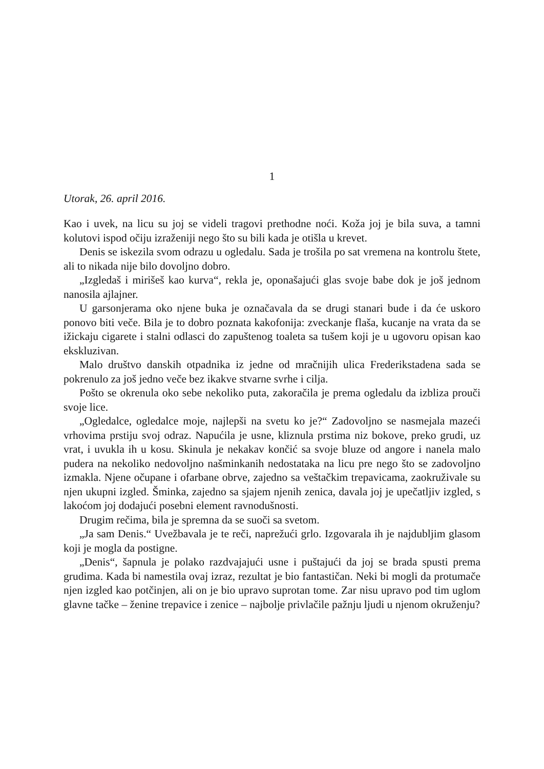1
Utorak, 26. april 2016.
Kao i uvek, na licu su joj se videli tragovi prethodne noći. Koža joj je bila suva, a tamni kolutovi ispod očiju izraženiji nego što su bili kada je otišla u krevet.
Denis se iskezila svom odrazu u ogledalu. Sada je trošila po sat vremena na kontrolu štete, ali to nikada nije bilo dovoljno dobro.
„Izgledaš i mirišeš kao kurva“, rekla je, oponašajući glas svoje babe dok je još jednom nanosila ajlajner.
U garsonjerama oko njene buka je označavala da se drugi stanari bude i da će uskoro ponovo biti veče. Bila je to dobro poznata kakofonija: zveckanje flaša, kucanje na vrata da se ižickaju cigarete i stalni odlasci do zapuštenog toaleta sa tušem koji je u ugovoru opisan kao ekskluzivan.
Malo društvo danskih otpadnika iz jedne od mračnijih ulica Frederikstadena sada se pokrenulo za još jedno veče bez ikakve stvarne svrhe i cilja.
Pošto se okrenula oko sebe nekoliko puta, zakoračila je prema ogledalu da izbliza prouči svoje lice.
„Ogledalce, ogledalce moje, najlepši na svetu ko je?“ Zadovoljno se nasmejala mazeći vrhovima prstiju svoj odraz. Napućila je usne, kliznula prstima niz bokove, preko grudi, uz vrat, i uvukla ih u kosu. Skinula je nekakav končić sa svoje bluze od angore i nanela malo pudera na nekoliko nedovoljno našminkanih nedostataka na licu pre nego što se zadovoljno izmakla. Njene očupane i ofarbane obrve, zajedno sa veštačkim trepavicama, zaokruživale su njen ukupni izgled. Šminka, zajedno sa sjajem njenih zenica, davala joj je upečatljiv izgled, s lakoćom joj dodajući posebni element ravnodušnosti.
Drugim rečima, bila je spremna da se suoči sa svetom.
„Ja sam Denis.“ Uvežbavala je te reči, naprežući grlo. Izgovarala ih je najdubljim glasom koji je mogla da postigne.
„Denis“, šapnula je polako razdvajajući usne i puštajući da joj se brada spusti prema grudima. Kada bi namestila ovaj izraz, rezultat je bio fantastičan. Neki bi mogli da protumače njen izgled kao potčinjen, ali on je bio upravo suprotan tome. Zar nisu upravo pod tim uglom glavne tačke – ženine trepavice i zenice – najbolje privlačile pažnju ljudi u njenom okruženju?